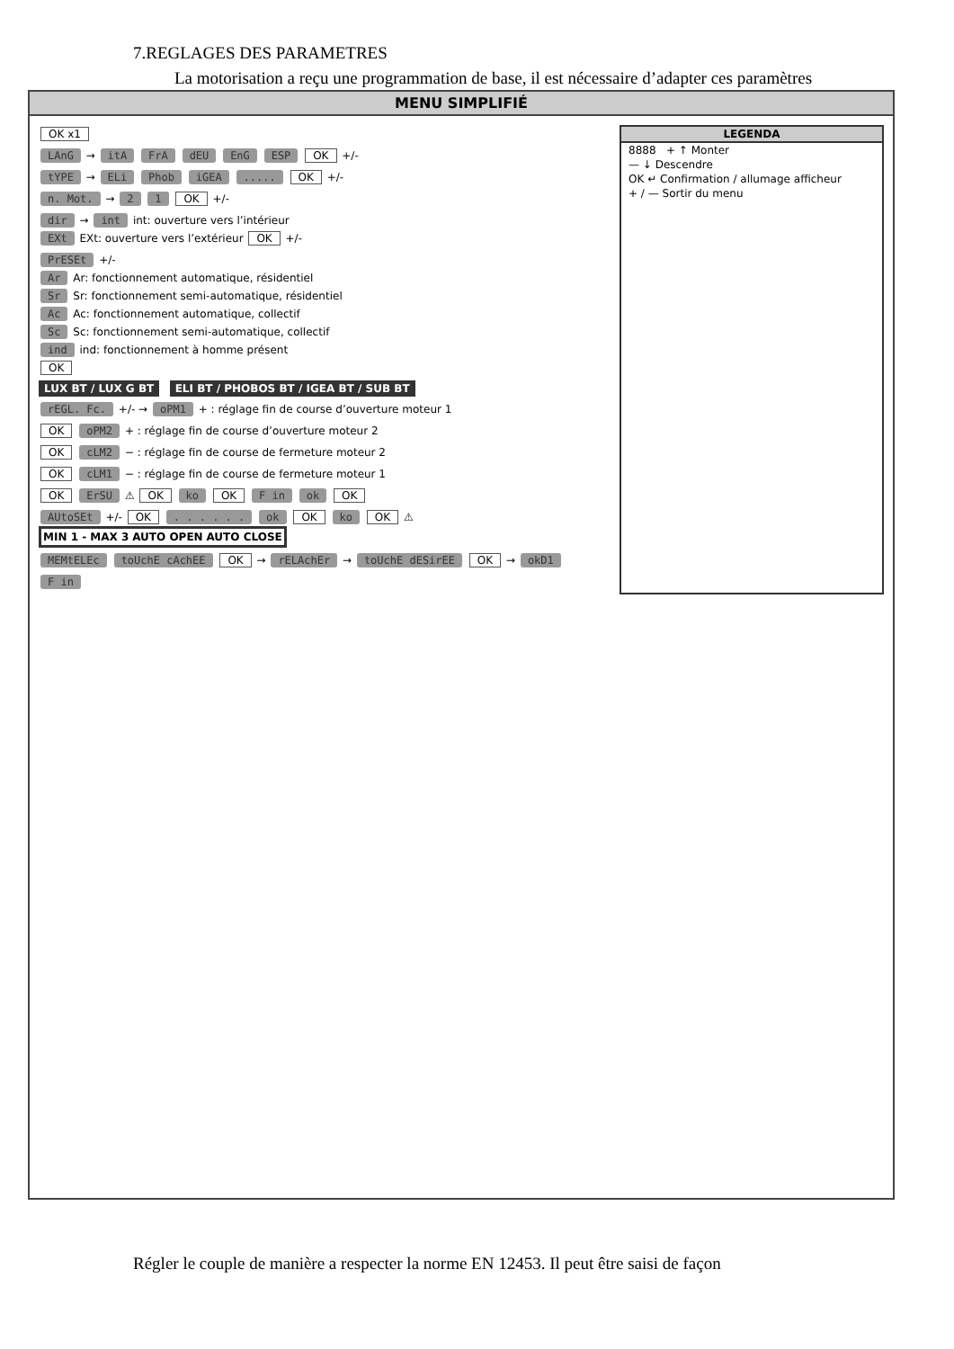7.REGLAGES DES PARAMETRES
La motorisation a reçu une programmation de base, il est nécessaire d’adapter ces paramètres
MENU SIMPLIFIÉ
OK x1
LAnG → itA FrA dEU EnG ESP OK +/-
tYPE → ELi Phob iGEA ..... OK +/-
n. Mot. → 2 1 OK +/-
dir → int int: ouverture vers l’intérieur
EXt EXt: ouverture vers l’extérieur OK +/-
PrESEt +/-
Ar Ar: fonctionnement automatique, résidentiel
Sr Sr: fonctionnement semi-automatique, résidentiel
Ac Ac: fonctionnement automatique, collectif
Sc Sc: fonctionnement semi-automatique, collectif
ind ind: fonctionnement à homme présent
OK
LUX BT / LUX G BT ELI BT / PHOBOS BT / IGEA BT / SUB BT
rEGL. Fc. +/- → oPM1 + : réglage fin de course d’ouverture moteur 1
OK oPM2 + : réglage fin de course d’ouverture moteur 2
OK cLM2 − : réglage fin de course de fermeture moteur 2
OK cLM1 − : réglage fin de course de fermeture moteur 1
OK ErSU ⚠ OK ko OK F in ok OK
AUtoSEt +/- OK . . . . . . ok OK ko OK ⚠ MIN 1 - MAX 3 AUTO OPEN AUTO CLOSE
MEMtELEc toUchE cAchEE OK → rELAchEr → toUchE dESirEE OK → okD1
F in
LEGENDA
8888 + ↑ Monter
— ↓ Descendre
OK ↵ Confirmation / allumage afficheur
+ / — Sortir du menu
Régler le couple de manière a respecter la norme EN 12453. Il peut être saisi de façon